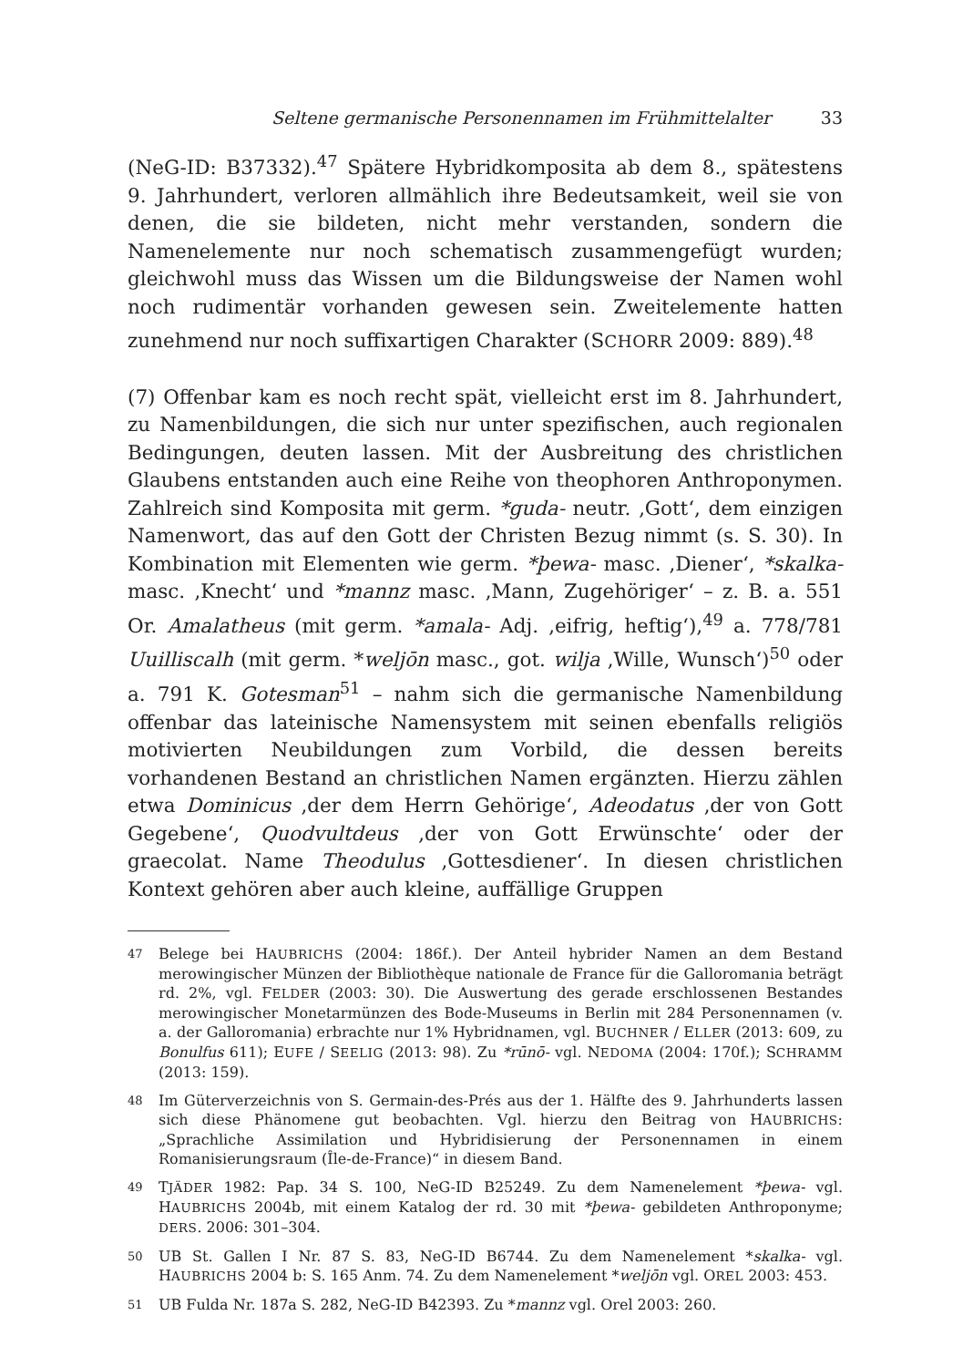Seltene germanische Personennamen im Frühmittelalter 33
(NeG-ID: B37332).<sup>47</sup> Spätere Hybridkomposita ab dem 8., spätestens 9. Jahrhundert, verloren allmählich ihre Bedeutsamkeit, weil sie von denen, die sie bildeten, nicht mehr verstanden, sondern die Namenelemente nur noch schematisch zusammengefügt wurden; gleichwohl muss das Wissen um die Bildungsweise der Namen wohl noch rudimentär vorhanden gewesen sein. Zweitelemente hatten zunehmend nur noch suffixartigen Charakter (SCHORR 2009: 889).<sup>48</sup>
(7) Offenbar kam es noch recht spät, vielleicht erst im 8. Jahrhundert, zu Namenbildungen, die sich nur unter spezifischen, auch regionalen Bedingungen, deuten lassen. Mit der Ausbreitung des christlichen Glaubens entstanden auch eine Reihe von theophoren Anthroponymen. Zahlreich sind Komposita mit germ. *guda- neutr. ‚Gott‘, dem einzigen Namenwort, das auf den Gott der Christen Bezug nimmt (s. S. 30). In Kombination mit Elementen wie germ. *þewa- masc. ‚Diener‘, *skalka- masc. ‚Knecht‘ und *mannz masc. ‚Mann, Zugehöriger‘ – z. B. a. 551 Or. Amalatheus (mit germ. *amala- Adj. ‚eifrig, heftig‘),<sup>49</sup> a. 778/781 Uuilliscalh (mit germ. *weljōn masc., got. wilja ‚Wille, Wunsch‘)<sup>50</sup> oder a. 791 K. Gotesman<sup>51</sup> – nahm sich die germanische Namenbildung offenbar das lateinische Namensystem mit seinen ebenfalls religiös motivierten Neubildungen zum Vorbild, die dessen bereits vorhandenen Bestand an christlichen Namen ergänzten. Hierzu zählen etwa Dominicus ‚der dem Herrn Gehörige‘, Adeodatus ‚der von Gott Gegebene‘, Quodvultdeus ‚der von Gott Erwünschte‘ oder der graecolat. Name Theodulus ‚Gottesdiener‘. In diesen christlichen Kontext gehören aber auch kleine, auffällige Gruppen
47 Belege bei HAUBRICHS (2004: 186f.). Der Anteil hybrider Namen an dem Bestand merowingischer Münzen der Bibliothèque nationale de France für die Galloromania beträgt rd. 2%, vgl. FELDER (2003: 30). Die Auswertung des gerade erschlossenen Bestandes merowingischer Monetarmünzen des Bode-Museums in Berlin mit 284 Personennamen (v. a. der Galloromania) erbrachte nur 1% Hybridnamen, vgl. BUCHNER / ELLER (2013: 609, zu Bonulfus 611); EUFE / SEELIG (2013: 98). Zu *rūnō- vgl. NEDOMA (2004: 170f.); SCHRAMM (2013: 159).
48 Im Güterverzeichnis von S. Germain-des-Prés aus der 1. Hälfte des 9. Jahrhunderts lassen sich diese Phänomene gut beobachten. Vgl. hierzu den Beitrag von HAUBRICHS: „Sprachliche Assimilation und Hybridisierung der Personennamen in einem Romanisierungsraum (Île-de-France)“ in diesem Band.
49 TJÄDER 1982: Pap. 34 S. 100, NeG-ID B25249. Zu dem Namenelement *þewa- vgl. HAUBRICHS 2004b, mit einem Katalog der rd. 30 mit *þewa- gebildeten Anthroponyme; DERS. 2006: 301–304.
50 UB St. Gallen I Nr. 87 S. 83, NeG-ID B6744. Zu dem Namenelement *skalka- vgl. HAUBRICHS 2004 b: S. 165 Anm. 74. Zu dem Namenelement *weljōn vgl. OREL 2003: 453.
51 UB Fulda Nr. 187a S. 282, NeG-ID B42393. Zu *mannz vgl. Orel 2003: 260.